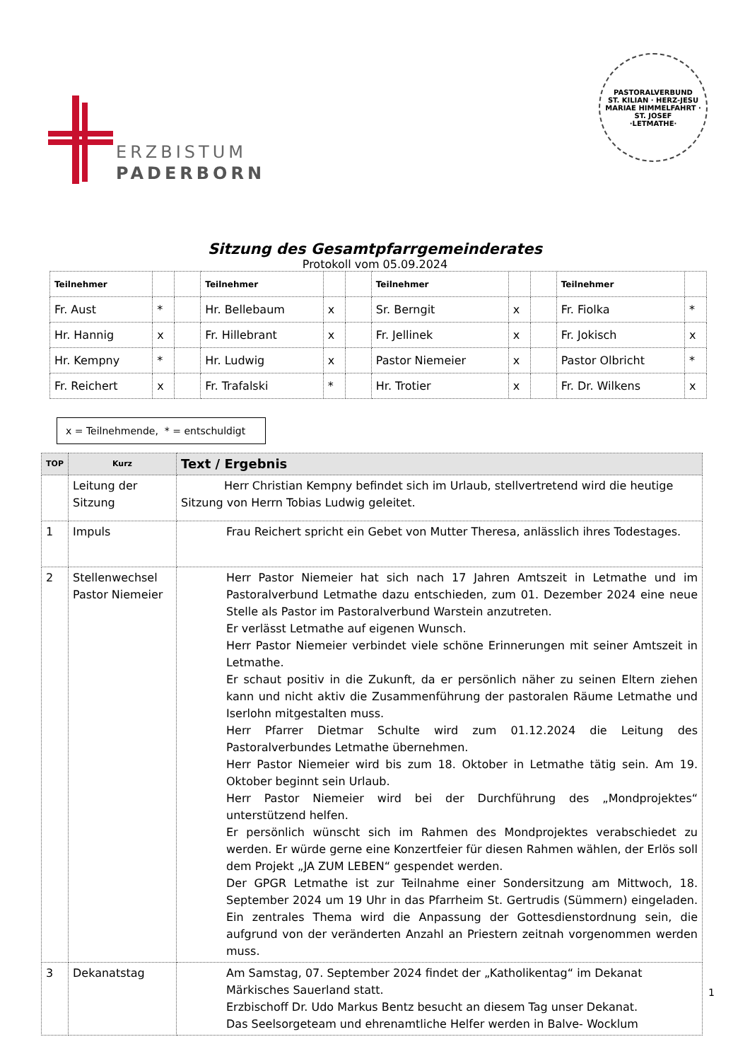ERZBISTUM
PADERBORN
PASTORALVERBUND
ST. KILIAN · HERZ-JESU
MARIAE HIMMELFAHRT · ST. JOSEF
·LETMATHE·
Sitzung des Gesamtpfarrgemeinderates
Protokoll vom 05.09.2024
| Teilnehmer | | | Teilnehmer | | | Teilnehmer | | | Teilnehmer | |
| Fr. Aust | * | | Hr. Bellebaum | x | | Sr. Berngit | x | | Fr. Fiolka | * |
| Hr. Hannig | x | | Fr. Hillebrant | x | | Fr. Jellinek | x | | Fr. Jokisch | x |
| Hr. Kempny | * | | Hr. Ludwig | x | | Pastor Niemeier | x | | Pastor Olbricht | * |
| Fr. Reichert | x | | Fr. Trafalski | * | | Hr. Trotier | x | | Fr. Dr. Wilkens | x |
x = Teilnehmende, * = entschuldigt
| TOP | Kurz | Text / Ergebnis |
| --- | --- | --- |
| | Leitung der Sitzung | Herr Christian Kempny befindet sich im Urlaub, stellvertretend wird die heutige Sitzung von Herrn Tobias Ludwig geleitet. |
| 1 | Impuls | Frau Reichert spricht ein Gebet von Mutter Theresa, anlässlich ihres Todestages. |
| 2 | Stellenwechsel Pastor Niemeier | Herr Pastor Niemeier hat sich nach 17 Jahren Amtszeit in Letmathe und im Pastoralverbund Letmathe dazu entschieden, zum 01. Dezember 2024 eine neue Stelle als Pastor im Pastoralverbund Warstein anzutreten. Er verlässt Letmathe auf eigenen Wunsch. Herr Pastor Niemeier verbindet viele schöne Erinnerungen mit seiner Amtszeit in Letmathe. Er schaut positiv in die Zukunft, da er persönlich näher zu seinen Eltern ziehen kann und nicht aktiv die Zusammenführung der pastoralen Räume Letmathe und Iserlohn mitgestalten muss. Herr Pfarrer Dietmar Schulte wird zum 01.12.2024 die Leitung des Pastoralverbundes Letmathe übernehmen. Herr Pastor Niemeier wird bis zum 18. Oktober in Letmathe tätig sein. Am 19. Oktober beginnt sein Urlaub. Herr Pastor Niemeier wird bei der Durchführung des „Mondprojektes“ unterstützend helfen. Er persönlich wünscht sich im Rahmen des Mondprojektes verabschiedet zu werden. Er würde gerne eine Konzertfeier für diesen Rahmen wählen, der Erlös soll dem Projekt „JA ZUM LEBEN“ gespendet werden. Der GPGR Letmathe ist zur Teilnahme einer Sondersitzung am Mittwoch, 18. September 2024 um 19 Uhr in das Pfarrheim St. Gertrudis (Sümmern) eingeladen. Ein zentrales Thema wird die Anpassung der Gottesdienstordnung sein, die aufgrund von der veränderten Anzahl an Priestern zeitnah vorgenommen werden muss. |
| 3 | Dekanatstag | Am Samstag, 07. September 2024 findet der „Katholikentag“ im Dekanat Märkisches Sauerland statt. Erzbischoff Dr. Udo Markus Bentz besucht an diesem Tag unser Dekanat. Das Seelsorgeteam und ehrenamtliche Helfer werden in Balve- Wocklum |
1